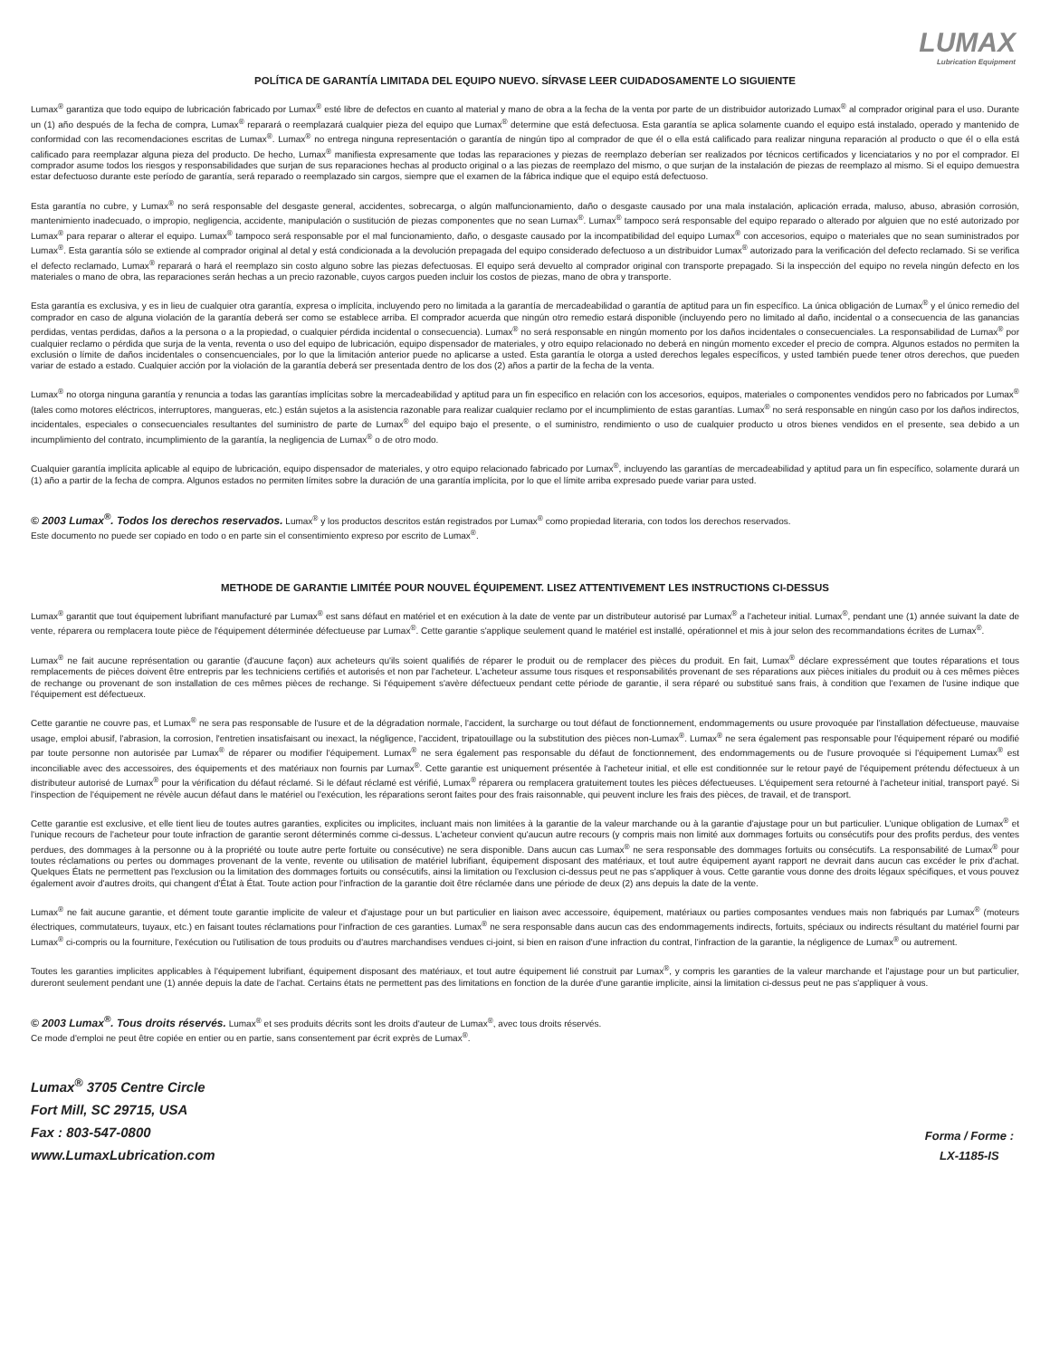LUMAX
Lubrication Equipment
POLÍTICA DE GARANTÍA LIMITADA DEL EQUIPO NUEVO. SÍRVASE LEER CUIDADOSAMENTE LO SIGUIENTE
Lumax<sup>®</sup> garantiza que todo equipo de lubricación fabricado por Lumax<sup>®</sup> esté libre de defectos en cuanto al material y mano de obra a la fecha de la venta por parte de un distribuidor autorizado Lumax<sup>®</sup> al comprador original para el uso. Durante un (1) año después de la fecha de compra, Lumax<sup>®</sup> reparará o reemplazará cualquier pieza del equipo que Lumax<sup>®</sup> determine que está defectuosa. Esta garantía se aplica solamente cuando el equipo está instalado, operado y mantenido de conformidad con las recomendaciones escritas de Lumax<sup>®</sup>. Lumax<sup>®</sup> no entrega ninguna representación o garantía de ningún tipo al comprador de que él o ella está calificado para realizar ninguna reparación al producto o que él o ella está calificado para reemplazar alguna pieza del producto. De hecho, Lumax<sup>®</sup> manifiesta expresamente que todas las reparaciones y piezas de reemplazo deberían ser realizados por técnicos certificados y licenciatarios y no por el comprador. El comprador asume todos los riesgos y responsabilidades que surjan de sus reparaciones hechas al producto original o a las piezas de reemplazo del mismo, o que surjan de la instalación de piezas de reemplazo al mismo. Si el equipo demuestra estar defectuoso durante este período de garantía, será reparado o reemplazado sin cargos, siempre que el examen de la fábrica indique que el equipo está defectuoso.
Esta garantía no cubre, y Lumax<sup>®</sup> no será responsable del desgaste general, accidentes, sobrecarga, o algún malfuncionamiento, daño o desgaste causado por una mala instalación, aplicación errada, maluso, abuso, abrasión corrosión, mantenimiento inadecuado, o impropio, negligencia, accidente, manipulación o sustitución de piezas componentes que no sean Lumax<sup>®</sup>. Lumax<sup>®</sup> tampoco será responsable del equipo reparado o alterado por alguien que no esté autorizado por Lumax<sup>®</sup> para reparar o alterar el equipo. Lumax<sup>®</sup> tampoco será responsable por el mal funcionamiento, daño, o desgaste causado por la incompatibilidad del equipo Lumax<sup>®</sup> con accesorios, equipo o materiales que no sean suministrados por Lumax<sup>®</sup>. Esta garantía sólo se extiende al comprador original al detal y está condicionada a la devolución prepagada del equipo considerado defectuoso a un distribuidor Lumax<sup>®</sup> autorizado para la verificación del defecto reclamado. Si se verifica el defecto reclamado, Lumax<sup>®</sup> reparará o hará el reemplazo sin costo alguno sobre las piezas defectuosas. El equipo será devuelto al comprador original con transporte prepagado. Si la inspección del equipo no revela ningún defecto en los materiales o mano de obra, las reparaciones serán hechas a un precio razonable, cuyos cargos pueden incluir los costos de piezas, mano de obra y transporte.
Esta garantía es exclusiva, y es in lieu de cualquier otra garantía, expresa o implícita, incluyendo pero no limitada a la garantía de mercadeabilidad o garantía de aptitud para un fin específico. La única obligación de Lumax<sup>®</sup> y el único remedio del comprador en caso de alguna violación de la garantía deberá ser como se establece arriba. El comprador acuerda que ningún otro remedio estará disponible (incluyendo pero no limitado al daño, incidental o a consecuencia de las ganancias perdidas, ventas perdidas, daños a la persona o a la propiedad, o cualquier pérdida incidental o consecuencia). Lumax<sup>®</sup> no será responsable en ningún momento por los daños incidentales o consecuenciales. La responsabilidad de Lumax<sup>®</sup> por cualquier reclamo o pérdida que surja de la venta, reventa o uso del equipo de lubricación, equipo dispensador de materiales, y otro equipo relacionado no deberá en ningún momento exceder el precio de compra. Algunos estados no permiten la exclusión o límite de daños incidentales o consencuenciales, por lo que la limitación anterior puede no aplicarse a usted. Esta garantía le otorga a usted derechos legales específicos, y usted también puede tener otros derechos, que pueden variar de estado a estado. Cualquier acción por la violación de la garantía deberá ser presentada dentro de los dos (2) años a partir de la fecha de la venta.
Lumax<sup>®</sup> no otorga ninguna garantía y renuncia a todas las garantías implícitas sobre la mercadeabilidad y aptitud para un fin especifico en relación con los accesorios, equipos, materiales o componentes vendidos pero no fabricados por Lumax<sup>®</sup> (tales como motores eléctricos, interruptores, mangueras, etc.) están sujetos a la asistencia razonable para realizar cualquier reclamo por el incumplimiento de estas garantías. Lumax<sup>®</sup> no será responsable en ningún caso por los daños indirectos, incidentales, especiales o consecuenciales resultantes del suministro de parte de Lumax<sup>®</sup> del equipo bajo el presente, o el suministro, rendimiento o uso de cualquier producto u otros bienes vendidos en el presente, sea debido a un incumplimiento del contrato, incumplimiento de la garantía, la negligencia de Lumax<sup>®</sup> o de otro modo.
Cualquier garantía implícita aplicable al equipo de lubricación, equipo dispensador de materiales, y otro equipo relacionado fabricado por Lumax<sup>®</sup>, incluyendo las garantías de mercadeabilidad y aptitud para un fin específico, solamente durará un (1) año a partir de la fecha de compra. Algunos estados no permiten límites sobre la duración de una garantía implícita, por lo que el límite arriba expresado puede variar para usted.
© 2003 Lumax<sup>®</sup>. Todos los derechos reservados. Lumax<sup>®</sup> y los productos descritos están registrados por Lumax<sup>®</sup> como propiedad literaria, con todos los derechos reservados.
Este documento no puede ser copiado en todo o en parte sin el consentimiento expreso por escrito de Lumax<sup>®</sup>.
METHODE DE GARANTIE LIMITÉE POUR NOUVEL ÉQUIPEMENT. LISEZ ATTENTIVEMENT LES INSTRUCTIONS CI-DESSUS
Lumax<sup>®</sup> garantit que tout équipement lubrifiant manufacturé par Lumax<sup>®</sup> est sans défaut en matériel et en exécution à la date de vente par un distributeur autorisé par Lumax<sup>®</sup> a l'acheteur initial. Lumax<sup>®</sup>, pendant une (1) année suivant la date de vente, réparera ou remplacera toute pièce de l'équipement déterminée défectueuse par Lumax<sup>®</sup>. Cette garantie s'applique seulement quand le matériel est installé, opérationnel et mis à jour selon des recommandations écrites de Lumax<sup>®</sup>.
Lumax<sup>®</sup> ne fait aucune représentation ou garantie (d'aucune façon) aux acheteurs qu'ils soient qualifiés de réparer le produit ou de remplacer des pièces du produit. En fait, Lumax<sup>®</sup> déclare expressément que toutes réparations et tous remplacements de pièces doivent être entrepris par les techniciens certifiés et autorisés et non par l'acheteur. L'acheteur assume tous risques et responsabilités provenant de ses réparations aux pièces initiales du produit ou à ces mêmes pièces de rechange ou provenant de son installation de ces mêmes pièces de rechange. Si l'équipement s'avère défectueux pendant cette période de garantie, il sera réparé ou substitué sans frais, à condition que l'examen de l'usine indique que l'équipement est défectueux.
Cette garantie ne couvre pas, et Lumax<sup>®</sup> ne sera pas responsable de l'usure et de la dégradation normale, l'accident, la surcharge ou tout défaut de fonctionnement, endommagements ou usure provoquée par l'installation défectueuse, mauvaise usage, emploi abusif, l'abrasion, la corrosion, l'entretien insatisfaisant ou inexact, la négligence, l'accident, tripatouillage ou la substitution des pièces non-Lumax<sup>®</sup>. Lumax<sup>®</sup> ne sera également pas responsable pour l'équipement réparé ou modifié par toute personne non autorisée par Lumax<sup>®</sup> de réparer ou modifier l'équipement. Lumax<sup>®</sup> ne sera également pas responsable du défaut de fonctionnement, des endommagements ou de l'usure provoquée si l'équipement Lumax<sup>®</sup> est inconciliable avec des accessoires, des équipements et des matériaux non fournis par Lumax<sup>®</sup>. Cette garantie est uniquement présentée à l'acheteur initial, et elle est conditionnée sur le retour payé de l'équipement prétendu défectueux à un distributeur autorisé de Lumax<sup>®</sup> pour la vérification du défaut réclamé. Si le défaut réclamé est vérifié, Lumax<sup>®</sup> réparera ou remplacera gratuitement toutes les pièces défectueuses. L'équipement sera retourné à l'acheteur initial, transport payé. Si l'inspection de l'équipement ne révèle aucun défaut dans le matériel ou l'exécution, les réparations seront faites pour des frais raisonnable, qui peuvent inclure les frais des pièces, de travail, et de transport.
Cette garantie est exclusive, et elle tient lieu de toutes autres garanties, explicites ou implicites, incluant mais non limitées à la garantie de la valeur marchande ou à la garantie d'ajustage pour un but particulier. L'unique obligation de Lumax<sup>®</sup> et l'unique recours de l'acheteur pour toute infraction de garantie seront déterminés comme ci-dessus. L'acheteur convient qu'aucun autre recours (y compris mais non limité aux dommages fortuits ou consécutifs pour des profits perdus, des ventes perdues, des dommages à la personne ou à la propriété ou toute autre perte fortuite ou consécutive) ne sera disponible. Dans aucun cas Lumax<sup>®</sup> ne sera responsable des dommages fortuits ou consécutifs. La responsabilité de Lumax<sup>®</sup> pour toutes réclamations ou pertes ou dommages provenant de la vente, revente ou utilisation de matériel lubrifiant, équipement disposant des matériaux, et tout autre équipement ayant rapport ne devrait dans aucun cas excéder le prix d'achat. Quelques États ne permettent pas l'exclusion ou la limitation des dommages fortuits ou consécutifs, ainsi la limitation ou l'exclusion ci-dessus peut ne pas s'appliquer à vous. Cette garantie vous donne des droits légaux spécifiques, et vous pouvez également avoir d'autres droits, qui changent d'État à État. Toute action pour l'infraction de la garantie doit être réclamée dans une période de deux (2) ans depuis la date de la vente.
Lumax<sup>®</sup> ne fait aucune garantie, et dément toute garantie implicite de valeur et d'ajustage pour un but particulier en liaison avec accessoire, équipement, matériaux ou parties composantes vendues mais non fabriqués par Lumax<sup>®</sup> (moteurs électriques, commutateurs, tuyaux, etc.) en faisant toutes réclamations pour l'infraction de ces garanties. Lumax<sup>®</sup> ne sera responsable dans aucun cas des endommagements indirects, fortuits, spéciaux ou indirects résultant du matériel fourni par Lumax<sup>®</sup> ci-compris ou la fourniture, l'exécution ou l'utilisation de tous produits ou d'autres marchandises vendues ci-joint, si bien en raison d'une infraction du contrat, l'infraction de la garantie, la négligence de Lumax<sup>®</sup> ou autrement.
Toutes les garanties implicites applicables à l'équipement lubrifiant, équipement disposant des matériaux, et tout autre équipement lié construit par Lumax<sup>®</sup>, y compris les garanties de la valeur marchande et l'ajustage pour un but particulier, dureront seulement pendant une (1) année depuis la date de l'achat. Certains états ne permettent pas des limitations en fonction de la durée d'une garantie implicite, ainsi la limitation ci-dessus peut ne pas s'appliquer à vous.
© 2003 Lumax<sup>®</sup>. Tous droits réservés. Lumax<sup>®</sup> et ses produits décrits sont les droits d'auteur de Lumax<sup>®</sup>, avec tous droits réservés.
Ce mode d'emploi ne peut être copiée en entier ou en partie, sans consentement par écrit exprès de Lumax<sup>®</sup>.
Lumax<sup>®</sup> 3705 Centre Circle
Fort Mill, SC 29715, USA
Fax : 803-547-0800
www.LumaxLubrication.com
Forma / Forme :
LX-1185-IS